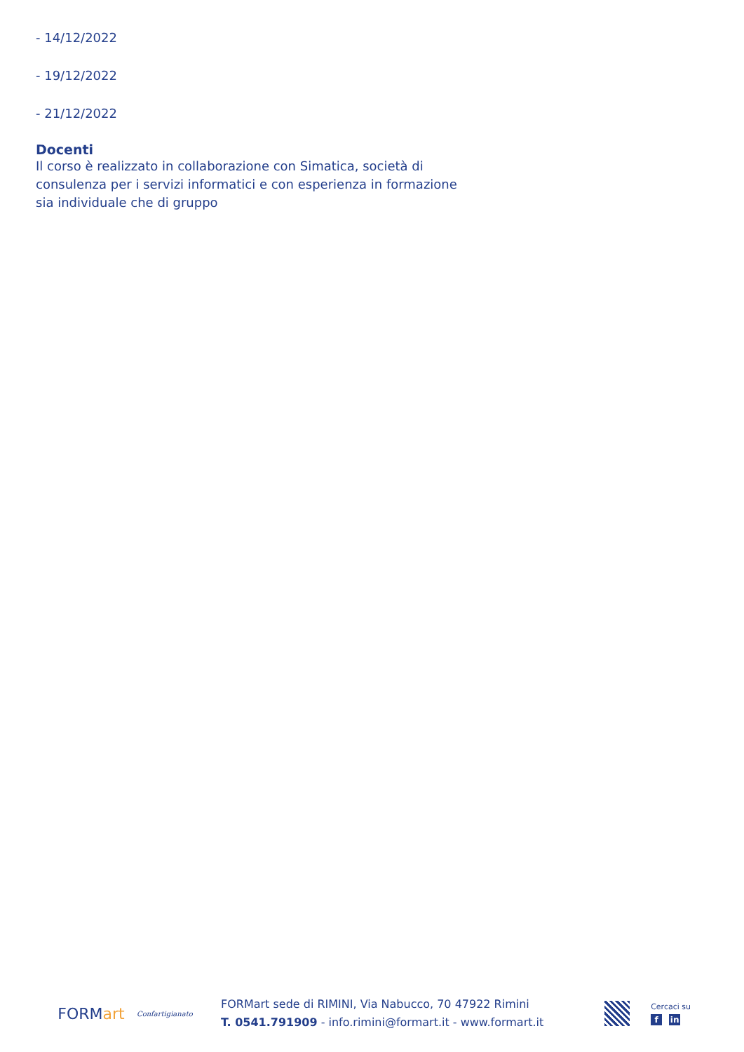- 14/12/2022
- 19/12/2022
- 21/12/2022
Docenti
Il corso è realizzato in collaborazione con Simatica, società di consulenza per i servizi informatici e con esperienza in formazione sia individuale che di gruppo
FORM art
Confartigianato
FORMart sede di RIMINI, Via Nabucco, 70 47922 Rimini
T. 0541.791909 - info.rimini@formart.it - www.formart.it
Cercaci su
fin